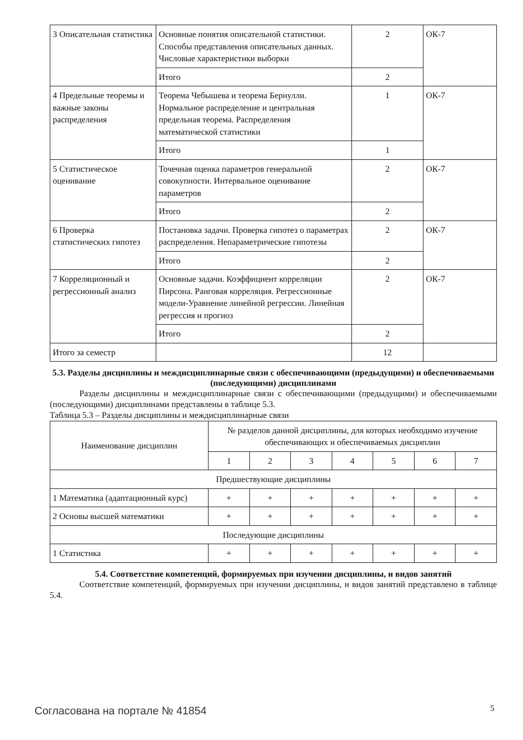| 3 Описательная статистика | Основные понятия описательной статистики. Способы представления описательных данных. Числовые характеристики выборки | 2 | ОК-7 |
| | Итого | 2 | |
| 4 Предельные теоремы и важные законы распределения | Теорема Чебышева и теорема Бернулли. Нормальное распределение и центральная предельная теорема. Распределения математической статистики | 1 | ОК-7 |
| | Итого | 1 | |
| 5 Статистическое оценивание | Точечная оценка параметров генеральной совокупности. Интервальное оценивание параметров | 2 | ОК-7 |
| | Итого | 2 | |
| 6 Проверка статистических гипотез | Постановка задачи. Проверка гипотез о параметрах распределения. Непараметрические гипотезы | 2 | ОК-7 |
| | Итого | 2 | |
| 7 Корреляционный и регрессионный анализ | Основные задачи. Коэффициент корреляции Пирсона. Ранговая корреляция. Регрессионные модели-Уравнение линейной регрессии. Линейная регрессия и прогноз | 2 | ОК-7 |
| | Итого | 2 | |
| Итого за семестр | | 12 | |
5.3. Разделы дисциплины и междисциплинарные связи с обеспечивающими (предыдущими) и обеспечиваемыми (последующими) дисциплинами
Разделы дисциплины и междисциплинарные связи с обеспечивающими (предыдущими) и обеспечиваемыми (последующими) дисциплинами представлены в таблице 5.3.
Таблица 5.3 – Разделы дисциплины и междисциплинарные связи
| Наименование дисциплин | № разделов данной дисциплины, для которых необходимо изучение обеспечивающих и обеспечиваемых дисциплин | | | | | | |
| --- | --- | --- | --- | --- | --- | --- | --- |
| | 1 | 2 | 3 | 4 | 5 | 6 | 7 |
| Предшествующие дисциплины | | | | | | | |
| 1 Математика (адаптационный курс) | + | + | + | + | + | + | + |
| 2 Основы высшей математики | + | + | + | + | + | + | + |
| Последующие дисциплины | | | | | | | |
| 1 Статистика | + | + | + | + | + | + | + |
5.4. Соответствие компетенций, формируемых при изучении дисциплины, и видов занятий
Соответствие компетенций, формируемых при изучении дисциплины, и видов занятий представлено в таблице 5.4.
Согласована на портале № 41854 5